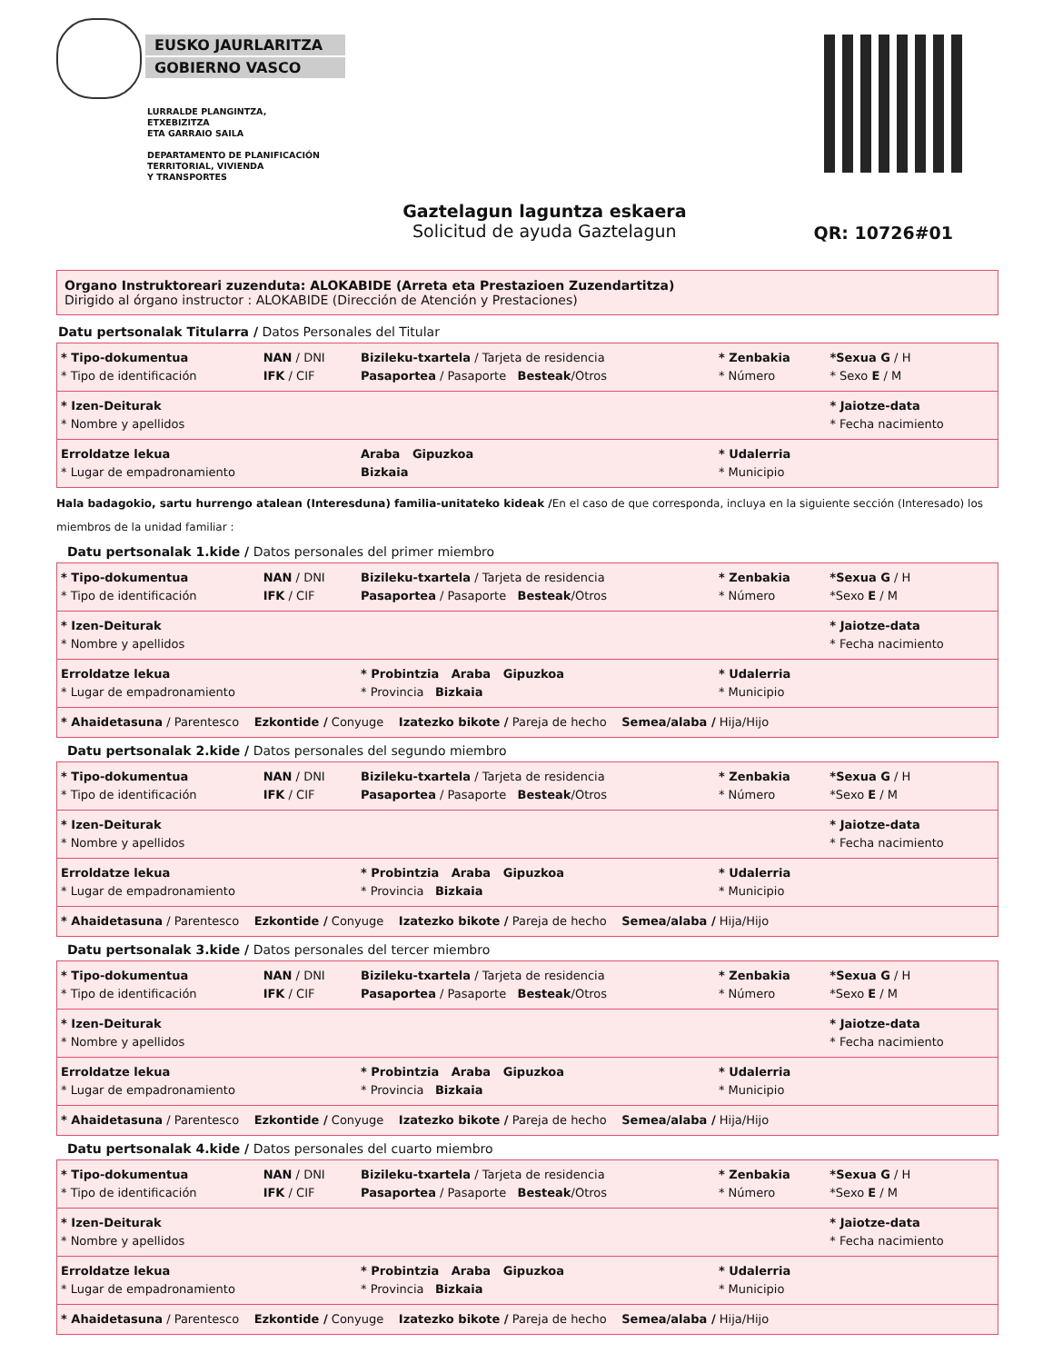EUSKO JAURLARITZA
GOBIERNO VASCO
LURRALDE PLANGINTZA,
ETXEBIZITZA
ETA GARRAIO SAILA
DEPARTAMENTO DE PLANIFICACIÓN
TERRITORIAL, VIVIENDA
Y TRANSPORTES
Gaztelagun laguntza eskaera
Solicitud de ayuda Gaztelagun
QR: 10726#01
Organo Instruktoreari zuzenduta: ALOKABIDE (Arreta eta Prestazioen Zuzendartitza)
Dirigido al órgano instructor : ALOKABIDE (Dirección de Atención y Prestaciones)
Datu pertsonalak Titularra / Datos Personales del Titular
| * Tipo-dokumentua * Tipo de identificación | NAN / DNI IFK / CIF | Bizileku-txartela / Tarjeta de residencia Pasaportea / Pasaporte Besteak /Otros | * Zenbakia * Número | *Sexua G / H * Sexo E / M |
| * Izen-Deiturak * Nombre y apellidos | | | | * Jaiotze-data * Fecha nacimiento |
| Erroldatze lekua * Lugar de empadronamiento | | Araba Gipuzkoa Bizkaia | * Udalerria * Municipio | |
Hala badagokio, sartu hurrengo atalean (Interesduna) familia-unitateko kideak /En el caso de que corresponda, incluya en la siguiente sección (Interesado) los miembros de la unidad familiar :
Datu pertsonalak 1.kide / Datos personales del primer miembro
| * Tipo-dokumentua * Tipo de identificación | NAN / DNI IFK / CIF | Bizileku-txartela / Tarjeta de residencia Pasaportea / Pasaporte Besteak /Otros | * Zenbakia * Número | *Sexua G / H *Sexo E / M |
| * Izen-Deiturak * Nombre y apellidos | | | | * Jaiotze-data * Fecha nacimiento |
| Erroldatze lekua * Lugar de empadronamiento | | * Probintzia Araba Gipuzkoa * Provincia Bizkaia | * Udalerria * Municipio | |
| * Ahaidetasuna / Parentesco Ezkontide / Conyuge Izatezko bikote / Pareja de hecho Semea/alaba / Hija/Hijo | | | | |
Datu pertsonalak 2.kide / Datos personales del segundo miembro
| * Tipo-dokumentua * Tipo de identificación | NAN / DNI IFK / CIF | Bizileku-txartela / Tarjeta de residencia Pasaportea / Pasaporte Besteak /Otros | * Zenbakia * Número | *Sexua G / H *Sexo E / M |
| * Izen-Deiturak * Nombre y apellidos | | | | * Jaiotze-data * Fecha nacimiento |
| Erroldatze lekua * Lugar de empadronamiento | | * Probintzia Araba Gipuzkoa * Provincia Bizkaia | * Udalerria * Municipio | |
| * Ahaidetasuna / Parentesco Ezkontide / Conyuge Izatezko bikote / Pareja de hecho Semea/alaba / Hija/Hijo | | | | |
Datu pertsonalak 3.kide / Datos personales del tercer miembro
| * Tipo-dokumentua * Tipo de identificación | NAN / DNI IFK / CIF | Bizileku-txartela / Tarjeta de residencia Pasaportea / Pasaporte Besteak /Otros | * Zenbakia * Número | *Sexua G / H *Sexo E / M |
| * Izen-Deiturak * Nombre y apellidos | | | | * Jaiotze-data * Fecha nacimiento |
| Erroldatze lekua * Lugar de empadronamiento | | * Probintzia Araba Gipuzkoa * Provincia Bizkaia | * Udalerria * Municipio | |
| * Ahaidetasuna / Parentesco Ezkontide / Conyuge Izatezko bikote / Pareja de hecho Semea/alaba / Hija/Hijo | | | | |
Datu pertsonalak 4.kide / Datos personales del cuarto miembro
| * Tipo-dokumentua * Tipo de identificación | NAN / DNI IFK / CIF | Bizileku-txartela / Tarjeta de residencia Pasaportea / Pasaporte Besteak /Otros | * Zenbakia * Número | *Sexua G / H *Sexo E / M |
| * Izen-Deiturak * Nombre y apellidos | | | | * Jaiotze-data * Fecha nacimiento |
| Erroldatze lekua * Lugar de empadronamiento | | * Probintzia Araba Gipuzkoa * Provincia Bizkaia | * Udalerria * Municipio | |
| * Ahaidetasuna / Parentesco Ezkontide / Conyuge Izatezko bikote / Pareja de hecho Semea/alaba / Hija/Hijo | | | | |